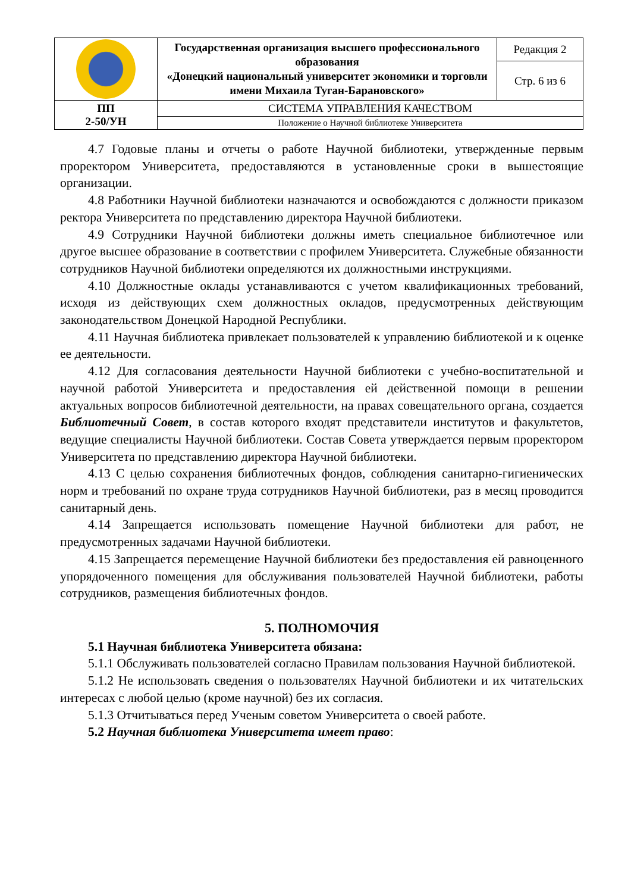| | Государственная организация высшего профессионального образования «Донецкий национальный университет экономики и торговли имени Михаила Туган-Барановского» | Редакция 2 |
| | | Стр. 6 из 6 |
| ПП 2-50/УН | СИСТЕМА УПРАВЛЕНИЯ КАЧЕСТВОМ | |
| | Положение о Научной библиотеке Университета | |
4.7 Годовые планы и отчеты о работе Научной библиотеки, утвержденные первым проректором Университета, предоставляются в установленные сроки в вышестоящие организации.
4.8 Работники Научной библиотеки назначаются и освобождаются с должности приказом ректора Университета по представлению директора Научной библиотеки.
4.9 Сотрудники Научной библиотеки должны иметь специальное библиотечное или другое высшее образование в соответствии с профилем Университета. Служебные обязанности сотрудников Научной библиотеки определяются их должностными инструкциями.
4.10 Должностные оклады устанавливаются с учетом квалификационных требований, исходя из действующих схем должностных окладов, предусмотренных действующим законодательством Донецкой Народной Республики.
4.11 Научная библиотека привлекает пользователей к управлению библиотекой и к оценке ее деятельности.
4.12 Для согласования деятельности Научной библиотеки с учебно-воспитательной и научной работой Университета и предоставления ей действенной помощи в решении актуальных вопросов библиотечной деятельности, на правах совещательного органа, создается Библиотечный Совет, в состав которого входят представители институтов и факультетов, ведущие специалисты Научной библиотеки. Состав Совета утверждается первым проректором Университета по представлению директора Научной библиотеки.
4.13 С целью сохранения библиотечных фондов, соблюдения санитарно-гигиенических норм и требований по охране труда сотрудников Научной библиотеки, раз в месяц проводится санитарный день.
4.14 Запрещается использовать помещение Научной библиотеки для работ, не предусмотренных задачами Научной библиотеки.
4.15 Запрещается перемещение Научной библиотеки без предоставления ей равноценного упорядоченного помещения для обслуживания пользователей Научной библиотеки, работы сотрудников, размещения библиотечных фондов.
5. ПОЛНОМОЧИЯ
5.1 Научная библиотека Университета обязана:
5.1.1 Обслуживать пользователей согласно Правилам пользования Научной библиотекой.
5.1.2 Не использовать сведения о пользователях Научной библиотеки и их читательских интересах с любой целью (кроме научной) без их согласия.
5.1.3 Отчитываться перед Ученым советом Университета о своей работе.
5.2 Научная библиотека Университета имеет право: